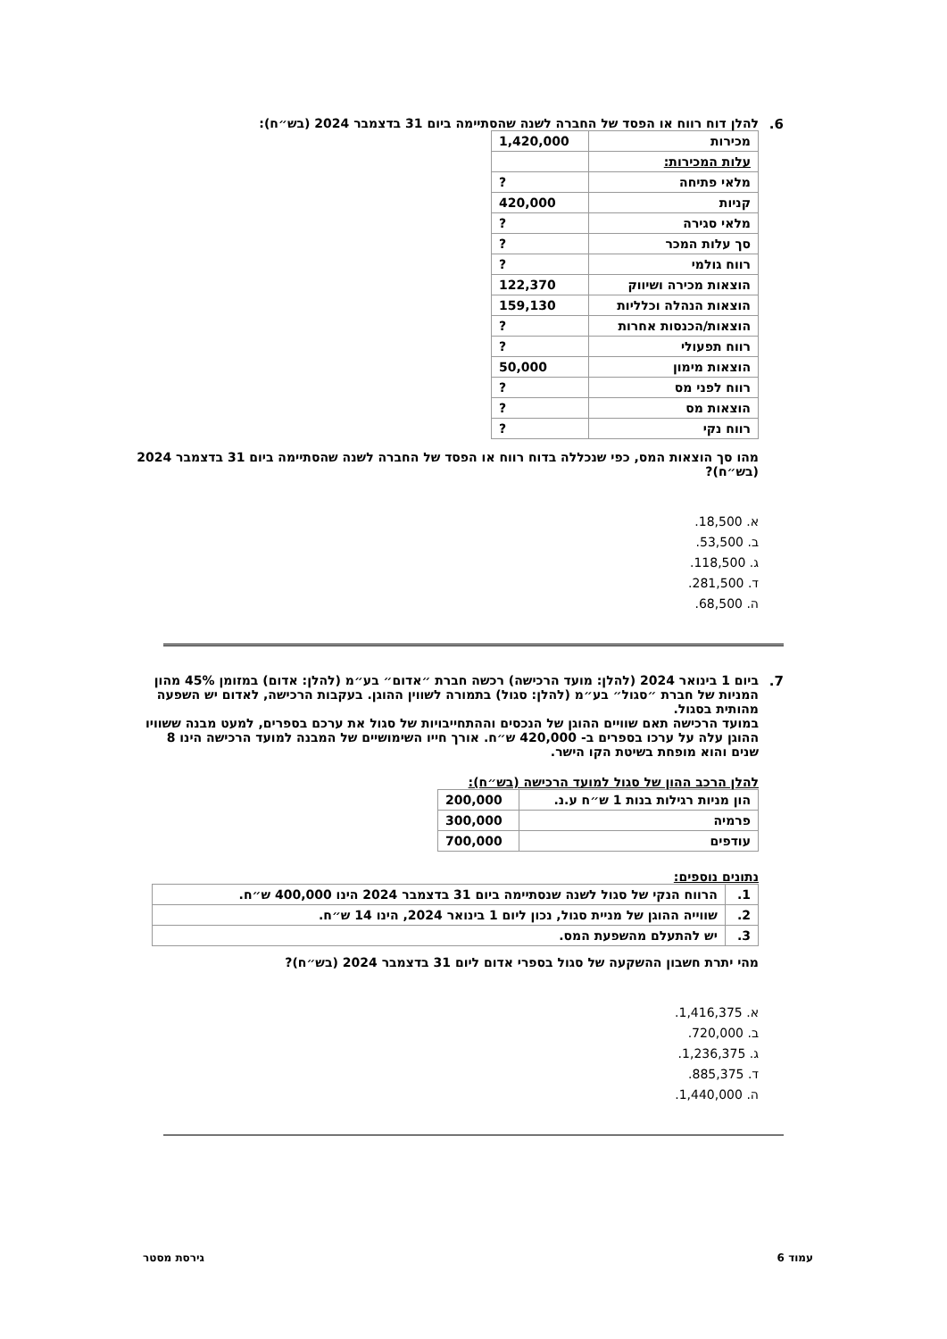6. להלן דוח רווח או הפסד של החברה לשנה שהסתיימה ביום 31 בדצמבר 2024 (בש״ח):
| מכירות | 1,420,000 |
| עלות המכירות: | |
| מלאי פתיחה | ? |
| קניות | 420,000 |
| מלאי סגירה | ? |
| סך עלות המכר | ? |
| רווח גולמי | ? |
| הוצאות מכירה ושיווק | 122,370 |
| הוצאות הנהלה וכלליות | 159,130 |
| הוצאות/הכנסות אחרות | ? |
| רווח תפעולי | ? |
| הוצאות מימון | 50,000 |
| רווח לפני מס | ? |
| הוצאות מס | ? |
| רווח נקי | ? |
מהו סך הוצאות המס, כפי שנכללה בדוח רווח או הפסד של החברה לשנה שהסתיימה ביום 31 בדצמבר 2024 (בש״ח)?
א. 18,500.
ב. 53,500.
ג. 118,500.
ד. 281,500.
ה. 68,500.
7. ביום 1 בינואר 2024 (להלן: מועד הרכישה) רכשה חברת ״אדום״ בע״מ (להלן: אדום) במזומן 45% מהון המניות של חברת ״סגול״ בע״מ (להלן: סגול) בתמורה לשווין ההוגן. בעקבות הרכישה, לאדום יש השפעה מהותית בסגול.
במועד הרכישה תאם שוויים ההוגן של הנכסים וההתחייבויות של סגול את ערכם בספרים, למעט מבנה ששוויו ההוגן עלה על ערכו בספרים ב- 420,000 ש״ח. אורך חייו השימושיים של המבנה למועד הרכישה הינו 8 שנים והוא מופחת בשיטת הקו הישר.
להלן הרכב ההון של סגול למועד הרכישה (בש״ח):
| הון מניות רגילות בנות 1 ש״ח ע.נ. | 200,000 |
| פרמיה | 300,000 |
| עודפים | 700,000 |
נתונים נוספים:
| 1. | הרווח הנקי של סגול לשנה שנסתיימה ביום 31 בדצמבר 2024 הינו 400,000 ש״ח. |
| 2. | שווייה ההוגן של מניית סגול, נכון ליום 1 בינואר 2024, הינו 14 ש״ח. |
| 3. | יש להתעלם מהשפעת המס. |
מהי יתרת חשבון ההשקעה של סגול בספרי אדום ליום 31 בדצמבר 2024 (בש״ח)?
א. 1,416,375.
ב. 720,000.
ג. 1,236,375.
ד. 885,375.
ה. 1,440,000.
עמוד 6 גירסת מסטר